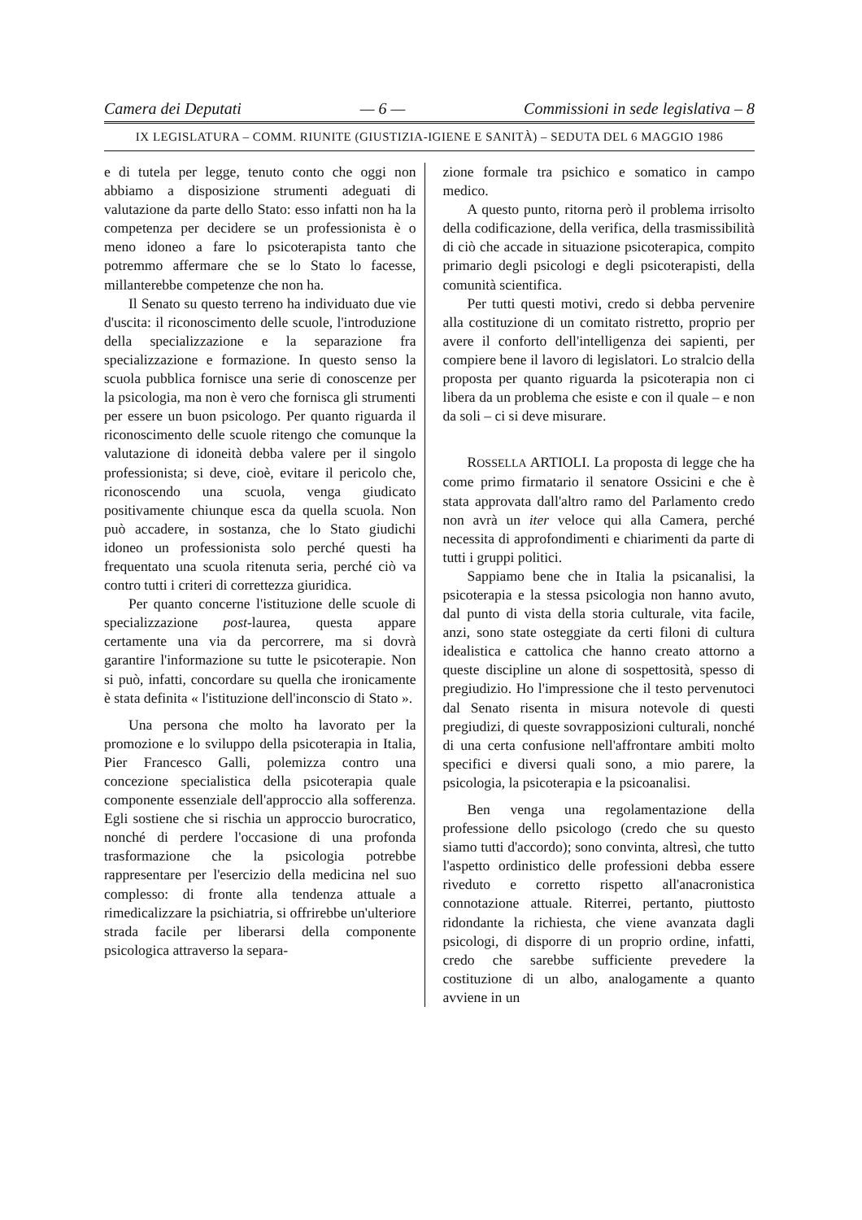Camera dei Deputati — 6 — Commissioni in sede legislativa – 8
IX LEGISLATURA – COMM. RIUNITE (GIUSTIZIA-IGIENE E SANITÀ) – SEDUTA DEL 6 MAGGIO 1986
e di tutela per legge, tenuto conto che oggi non abbiamo a disposizione strumenti adeguati di valutazione da parte dello Stato: esso infatti non ha la competenza per decidere se un professionista è o meno idoneo a fare lo psicoterapista tanto che potremmo affermare che se lo Stato lo facesse, millanterebbe competenze che non ha.
Il Senato su questo terreno ha individuato due vie d'uscita: il riconoscimento delle scuole, l'introduzione della specializzazione e la separazione fra specializzazione e formazione. In questo senso la scuola pubblica fornisce una serie di conoscenze per la psicologia, ma non è vero che fornisca gli strumenti per essere un buon psicologo. Per quanto riguarda il riconoscimento delle scuole ritengo che comunque la valutazione di idoneità debba valere per il singolo professionista; si deve, cioè, evitare il pericolo che, riconoscendo una scuola, venga giudicato positivamente chiunque esca da quella scuola. Non può accadere, in sostanza, che lo Stato giudichi idoneo un professionista solo perché questi ha frequentato una scuola ritenuta seria, perché ciò va contro tutti i criteri di correttezza giuridica.
Per quanto concerne l'istituzione delle scuole di specializzazione post-laurea, questa appare certamente una via da percorrere, ma si dovrà garantire l'informazione su tutte le psicoterapie. Non si può, infatti, concordare su quella che ironicamente è stata definita « l'istituzione dell'inconscio di Stato ».
Una persona che molto ha lavorato per la promozione e lo sviluppo della psicoterapia in Italia, Pier Francesco Galli, polemizza contro una concezione specialistica della psicoterapia quale componente essenziale dell'approccio alla sofferenza. Egli sostiene che si rischia un approccio burocratico, nonché di perdere l'occasione di una profonda trasformazione che la psicologia potrebbe rappresentare per l'esercizio della medicina nel suo complesso: di fronte alla tendenza attuale a rimedicalizzare la psichiatria, si offrirebbe un'ulteriore strada facile per liberarsi della componente psicologica attraverso la separa-
zione formale tra psichico e somatico in campo medico.
A questo punto, ritorna però il problema irrisolto della codificazione, della verifica, della trasmissibilità di ciò che accade in situazione psicoterapica, compito primario degli psicologi e degli psicoterapisti, della comunità scientifica.
Per tutti questi motivi, credo si debba pervenire alla costituzione di un comitato ristretto, proprio per avere il conforto dell'intelligenza dei sapienti, per compiere bene il lavoro di legislatori. Lo stralcio della proposta per quanto riguarda la psicoterapia non ci libera da un problema che esiste e con il quale – e non da soli – ci si deve misurare.
ROSSELLA ARTIOLI. La proposta di legge che ha come primo firmatario il senatore Ossicini e che è stata approvata dall'altro ramo del Parlamento credo non avrà un iter veloce qui alla Camera, perché necessita di approfondimenti e chiarimenti da parte di tutti i gruppi politici.
Sappiamo bene che in Italia la psicanalisi, la psicoterapia e la stessa psicologia non hanno avuto, dal punto di vista della storia culturale, vita facile, anzi, sono state osteggiate da certi filoni di cultura idealistica e cattolica che hanno creato attorno a queste discipline un alone di sospettosità, spesso di pregiudizio. Ho l'impressione che il testo pervenutoci dal Senato risenta in misura notevole di questi pregiudizi, di queste sovrapposizioni culturali, nonché di una certa confusione nell'affrontare ambiti molto specifici e diversi quali sono, a mio parere, la psicologia, la psicoterapia e la psicoanalisi.
Ben venga una regolamentazione della professione dello psicologo (credo che su questo siamo tutti d'accordo); sono convinta, altresì, che tutto l'aspetto ordinistico delle professioni debba essere riveduto e corretto rispetto all'anacronistica connotazione attuale. Riterrei, pertanto, piuttosto ridondante la richiesta, che viene avanzata dagli psicologi, di disporre di un proprio ordine, infatti, credo che sarebbe sufficiente prevedere la costituzione di un albo, analogamente a quanto avviene in un